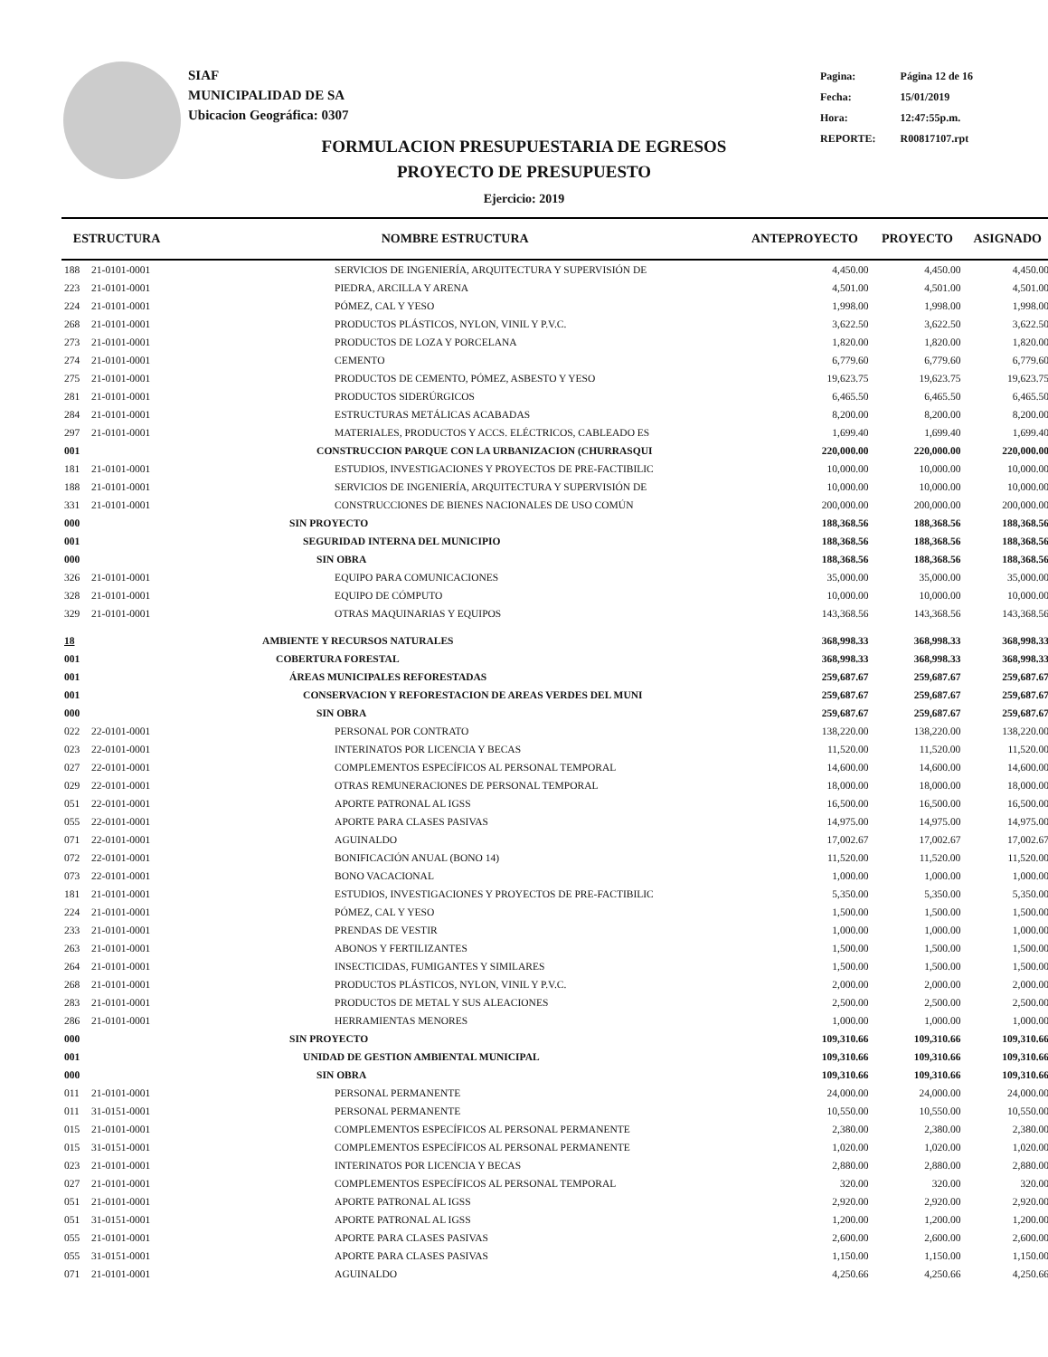SIAF
MUNICIPALIDAD DE SA
Ubicacion Geográfica: 0307
| Pagina: | Página 12 de 16 |
| Fecha: | 15/01/2019 |
| Hora: | 12:47:55p.m. |
| REPORTE: | R00817107.rpt |
FORMULACION PRESUPUESTARIA DE EGRESOS
PROYECTO DE PRESUPUESTO
Ejercicio: 2019
| ESTRUCTURA | | NOMBRE ESTRUCTURA | ANTEPROYECTO | PROYECTO | ASIGNADO |
| --- | --- | --- | --- | --- | --- |
| 188 | 21-0101-0001 | SERVICIOS DE INGENIERÍA, ARQUITECTURA Y SUPERVISIÓN DE | 4,450.00 | 4,450.00 | 4,450.00 |
| 223 | 21-0101-0001 | PIEDRA, ARCILLA Y ARENA | 4,501.00 | 4,501.00 | 4,501.00 |
| 224 | 21-0101-0001 | PÓMEZ, CAL Y YESO | 1,998.00 | 1,998.00 | 1,998.00 |
| 268 | 21-0101-0001 | PRODUCTOS PLÁSTICOS, NYLON, VINIL Y P.V.C. | 3,622.50 | 3,622.50 | 3,622.50 |
| 273 | 21-0101-0001 | PRODUCTOS DE LOZA Y PORCELANA | 1,820.00 | 1,820.00 | 1,820.00 |
| 274 | 21-0101-0001 | CEMENTO | 6,779.60 | 6,779.60 | 6,779.60 |
| 275 | 21-0101-0001 | PRODUCTOS DE CEMENTO, PÓMEZ, ASBESTO Y YESO | 19,623.75 | 19,623.75 | 19,623.75 |
| 281 | 21-0101-0001 | PRODUCTOS SIDERÚRGICOS | 6,465.50 | 6,465.50 | 6,465.50 |
| 284 | 21-0101-0001 | ESTRUCTURAS METÁLICAS ACABADAS | 8,200.00 | 8,200.00 | 8,200.00 |
| 297 | 21-0101-0001 | MATERIALES, PRODUCTOS Y ACCS. ELÉCTRICOS, CABLEADO ES | 1,699.40 | 1,699.40 | 1,699.40 |
| 001 | | CONSTRUCCION PARQUE CON LA URBANIZACION (CHURRASQUI | 220,000.00 | 220,000.00 | 220,000.00 |
| 181 | 21-0101-0001 | ESTUDIOS, INVESTIGACIONES Y PROYECTOS DE PRE-FACTIBILIC | 10,000.00 | 10,000.00 | 10,000.00 |
| 188 | 21-0101-0001 | SERVICIOS DE INGENIERÍA, ARQUITECTURA Y SUPERVISIÓN DE | 10,000.00 | 10,000.00 | 10,000.00 |
| 331 | 21-0101-0001 | CONSTRUCCIONES DE BIENES NACIONALES DE USO COMÚN | 200,000.00 | 200,000.00 | 200,000.00 |
| 000 | | SIN PROYECTO | 188,368.56 | 188,368.56 | 188,368.56 |
| 001 | | SEGURIDAD INTERNA DEL MUNICIPIO | 188,368.56 | 188,368.56 | 188,368.56 |
| 000 | | SIN OBRA | 188,368.56 | 188,368.56 | 188,368.56 |
| 326 | 21-0101-0001 | EQUIPO PARA COMUNICACIONES | 35,000.00 | 35,000.00 | 35,000.00 |
| 328 | 21-0101-0001 | EQUIPO DE CÓMPUTO | 10,000.00 | 10,000.00 | 10,000.00 |
| 329 | 21-0101-0001 | OTRAS MAQUINARIAS Y EQUIPOS | 143,368.56 | 143,368.56 | 143,368.56 |
| 18 | | AMBIENTE Y RECURSOS NATURALES | 368,998.33 | 368,998.33 | 368,998.33 |
| 001 | | COBERTURA FORESTAL | 368,998.33 | 368,998.33 | 368,998.33 |
| 001 | | ÁREAS MUNICIPALES REFORESTADAS | 259,687.67 | 259,687.67 | 259,687.67 |
| 001 | | CONSERVACION Y REFORESTACION DE AREAS VERDES DEL MUNI | 259,687.67 | 259,687.67 | 259,687.67 |
| 000 | | SIN OBRA | 259,687.67 | 259,687.67 | 259,687.67 |
| 022 | 22-0101-0001 | PERSONAL POR CONTRATO | 138,220.00 | 138,220.00 | 138,220.00 |
| 023 | 22-0101-0001 | INTERINATOS POR LICENCIA Y BECAS | 11,520.00 | 11,520.00 | 11,520.00 |
| 027 | 22-0101-0001 | COMPLEMENTOS ESPECÍFICOS AL PERSONAL TEMPORAL | 14,600.00 | 14,600.00 | 14,600.00 |
| 029 | 22-0101-0001 | OTRAS REMUNERACIONES DE PERSONAL TEMPORAL | 18,000.00 | 18,000.00 | 18,000.00 |
| 051 | 22-0101-0001 | APORTE PATRONAL AL IGSS | 16,500.00 | 16,500.00 | 16,500.00 |
| 055 | 22-0101-0001 | APORTE PARA CLASES PASIVAS | 14,975.00 | 14,975.00 | 14,975.00 |
| 071 | 22-0101-0001 | AGUINALDO | 17,002.67 | 17,002.67 | 17,002.67 |
| 072 | 22-0101-0001 | BONIFICACIÓN ANUAL (BONO 14) | 11,520.00 | 11,520.00 | 11,520.00 |
| 073 | 22-0101-0001 | BONO VACACIONAL | 1,000.00 | 1,000.00 | 1,000.00 |
| 181 | 21-0101-0001 | ESTUDIOS, INVESTIGACIONES Y PROYECTOS DE PRE-FACTIBILIC | 5,350.00 | 5,350.00 | 5,350.00 |
| 224 | 21-0101-0001 | PÓMEZ, CAL Y YESO | 1,500.00 | 1,500.00 | 1,500.00 |
| 233 | 21-0101-0001 | PRENDAS DE VESTIR | 1,000.00 | 1,000.00 | 1,000.00 |
| 263 | 21-0101-0001 | ABONOS Y FERTILIZANTES | 1,500.00 | 1,500.00 | 1,500.00 |
| 264 | 21-0101-0001 | INSECTICIDAS, FUMIGANTES Y SIMILARES | 1,500.00 | 1,500.00 | 1,500.00 |
| 268 | 21-0101-0001 | PRODUCTOS PLÁSTICOS, NYLON, VINIL Y P.V.C. | 2,000.00 | 2,000.00 | 2,000.00 |
| 283 | 21-0101-0001 | PRODUCTOS DE METAL Y SUS ALEACIONES | 2,500.00 | 2,500.00 | 2,500.00 |
| 286 | 21-0101-0001 | HERRAMIENTAS MENORES | 1,000.00 | 1,000.00 | 1,000.00 |
| 000 | | SIN PROYECTO | 109,310.66 | 109,310.66 | 109,310.66 |
| 001 | | UNIDAD DE GESTION AMBIENTAL MUNICIPAL | 109,310.66 | 109,310.66 | 109,310.66 |
| 000 | | SIN OBRA | 109,310.66 | 109,310.66 | 109,310.66 |
| 011 | 21-0101-0001 | PERSONAL PERMANENTE | 24,000.00 | 24,000.00 | 24,000.00 |
| 011 | 31-0151-0001 | PERSONAL PERMANENTE | 10,550.00 | 10,550.00 | 10,550.00 |
| 015 | 21-0101-0001 | COMPLEMENTOS ESPECÍFICOS AL PERSONAL PERMANENTE | 2,380.00 | 2,380.00 | 2,380.00 |
| 015 | 31-0151-0001 | COMPLEMENTOS ESPECÍFICOS AL PERSONAL PERMANENTE | 1,020.00 | 1,020.00 | 1,020.00 |
| 023 | 21-0101-0001 | INTERINATOS POR LICENCIA Y BECAS | 2,880.00 | 2,880.00 | 2,880.00 |
| 027 | 21-0101-0001 | COMPLEMENTOS ESPECÍFICOS AL PERSONAL TEMPORAL | 320.00 | 320.00 | 320.00 |
| 051 | 21-0101-0001 | APORTE PATRONAL AL IGSS | 2,920.00 | 2,920.00 | 2,920.00 |
| 051 | 31-0151-0001 | APORTE PATRONAL AL IGSS | 1,200.00 | 1,200.00 | 1,200.00 |
| 055 | 21-0101-0001 | APORTE PARA CLASES PASIVAS | 2,600.00 | 2,600.00 | 2,600.00 |
| 055 | 31-0151-0001 | APORTE PARA CLASES PASIVAS | 1,150.00 | 1,150.00 | 1,150.00 |
| 071 | 21-0101-0001 | AGUINALDO | 4,250.66 | 4,250.66 | 4,250.66 |